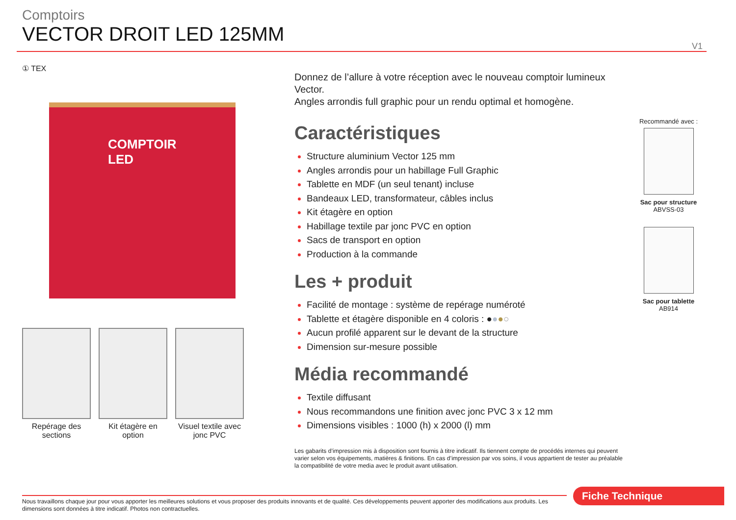Comptoirs
VECTOR DROIT LED 125MM
V1
① TEX
COMPTOIR
LED
Repérage des sections
Kit étagère en option
Visuel textile avec jonc PVC
Donnez de l’allure à votre réception avec le nouveau comptoir lumineux Vector.
Angles arrondis full graphic pour un rendu optimal et homogène.
Caractéristiques
Structure aluminium Vector 125 mm
Angles arrondis pour un habillage Full Graphic
Tablette en MDF (un seul tenant) incluse
Bandeaux LED, transformateur, câbles inclus
Kit étagère en option
Habillage textile par jonc PVC en option
Sacs de transport en option
Production à la commande
Les + produit
Facilité de montage : système de repérage numéroté
Tablette et étagère disponible en 4 coloris : ●●●○
Aucun profilé apparent sur le devant de la structure
Dimension sur-mesure possible
Média recommandé
Textile diffusant
Nous recommandons une finition avec jonc PVC 3 x 12 mm
Dimensions visibles : 1000 (h) x 2000 (l) mm
Les gabarits d’impression mis à disposition sont fournis à titre indicatif. Ils tiennent compte de procédés internes qui peuvent varier selon vos équipements, matières & finitions. En cas d’impression par vos soins, il vous appartient de tester au préalable la compatibilité de votre media avec le produit avant utilisation.
Recommandé avec :
Sac pour structure
ABVSS-03
Sac pour tablette
AB914
Nous travaillons chaque jour pour vous apporter les meilleures solutions et vous proposer des produits innovants et de qualité. Ces développements peuvent apporter des modifications aux produits. Les dimensions sont données à titre indicatif. Photos non contractuelles.
Fiche Technique